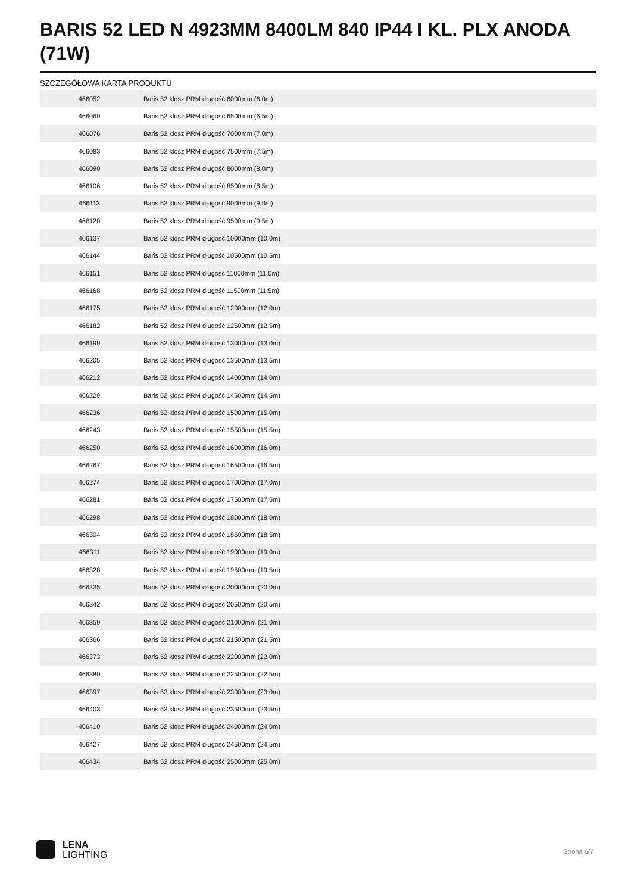BARIS 52 LED N 4923MM 8400LM 840 IP44 I KL. PLX ANODA (71W)
SZCZEGÓŁOWA KARTA PRODUKTU
| 466052 | Baris 52 klosz PRM długość 6000mm (6,0m) |
| 466069 | Baris 52 klosz PRM długość 6500mm (6,5m) |
| 466076 | Baris 52 klosz PRM długość 7000mm (7,0m) |
| 466083 | Baris 52 klosz PRM długość 7500mm (7,5m) |
| 466090 | Baris 52 klosz PRM długość 8000mm (8,0m) |
| 466106 | Baris 52 klosz PRM długość 8500mm (8,5m) |
| 466113 | Baris 52 klosz PRM długość 9000mm (9,0m) |
| 466120 | Baris 52 klosz PRM długość 9500mm (9,5m) |
| 466137 | Baris 52 klosz PRM długość 10000mm (10,0m) |
| 466144 | Baris 52 klosz PRM długość 10500mm (10,5m) |
| 466151 | Baris 52 klosz PRM długość 11000mm (11,0m) |
| 466168 | Baris 52 klosz PRM długość 11500mm (11,5m) |
| 466175 | Baris 52 klosz PRM długość 12000mm (12,0m) |
| 466182 | Baris 52 klosz PRM długość 12500mm (12,5m) |
| 466199 | Baris 52 klosz PRM długość 13000mm (13,0m) |
| 466205 | Baris 52 klosz PRM długość 13500mm (13,5m) |
| 466212 | Baris 52 klosz PRM długość 14000mm (14,0m) |
| 466229 | Baris 52 klosz PRM długość 14500mm (14,5m) |
| 466236 | Baris 52 klosz PRM długość 15000mm (15,0m) |
| 466243 | Baris 52 klosz PRM długość 15500mm (15,5m) |
| 466250 | Baris 52 klosz PRM długość 16000mm (16,0m) |
| 466267 | Baris 52 klosz PRM długość 16500mm (16,5m) |
| 466274 | Baris 52 klosz PRM długość 17000mm (17,0m) |
| 466281 | Baris 52 klosz PRM długość 17500mm (17,5m) |
| 466298 | Baris 52 klosz PRM długość 18000mm (18,0m) |
| 466304 | Baris 52 klosz PRM długość 18500mm (18,5m) |
| 466311 | Baris 52 klosz PRM długość 19000mm (19,0m) |
| 466328 | Baris 52 klosz PRM długość 19500mm (19,5m) |
| 466335 | Baris 52 klosz PRM długość 20000mm (20,0m) |
| 466342 | Baris 52 klosz PRM długość 20500mm (20,5m) |
| 466359 | Baris 52 klosz PRM długość 21000mm (21,0m) |
| 466366 | Baris 52 klosz PRM długość 21500mm (21,5m) |
| 466373 | Baris 52 klosz PRM długość 22000mm (22,0m) |
| 466380 | Baris 52 klosz PRM długość 22500mm (22,5m) |
| 466397 | Baris 52 klosz PRM długość 23000mm (23,0m) |
| 466403 | Baris 52 klosz PRM długość 23500mm (23,5m) |
| 466410 | Baris 52 klosz PRM długość 24000mm (24,0m) |
| 466427 | Baris 52 klosz PRM długość 24500mm (24,5m) |
| 466434 | Baris 52 klosz PRM długość 25000mm (25,0m) |
LENA
LIGHTING
Strona 6/7